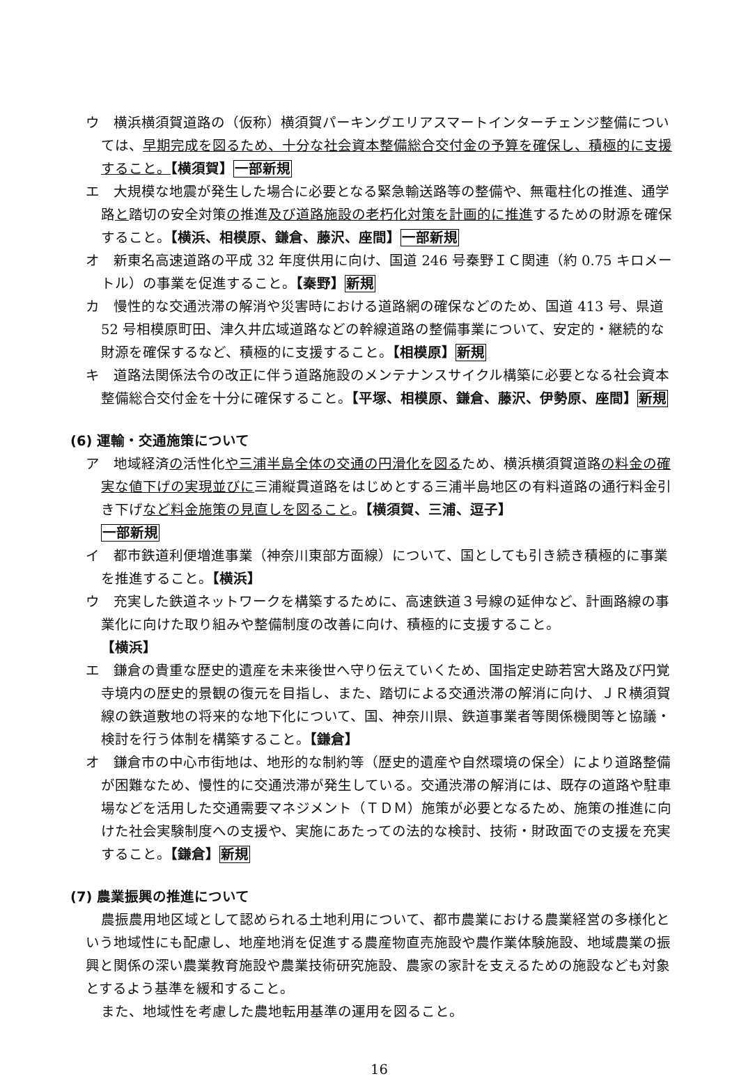ウ　横浜横須賀道路の（仮称）横須賀パーキングエリアスマートインターチェンジ整備については、早期完成を図るため、十分な社会資本整備総合交付金の予算を確保し、積極的に支援すること。【横須賀】一部新規
エ　大規模な地震が発生した場合に必要となる緊急輸送路等の整備や、無電柱化の推進、通学路と踏切の安全対策の推進及び道路施設の老朽化対策を計画的に推進するための財源を確保すること。【横浜、相模原、鎌倉、藤沢、座間】一部新規
オ　新東名高速道路の平成 32 年度供用に向け、国道 246 号秦野ＩＣ関連（約 0.75 キロメートル）の事業を促進すること。【秦野】新規
カ　慢性的な交通渋滞の解消や災害時における道路網の確保などのため、国道 413 号、県道 52 号相模原町田、津久井広域道路などの幹線道路の整備事業について、安定的・継続的な財源を確保するなど、積極的に支援すること。【相模原】新規
キ　道路法関係法令の改正に伴う道路施設のメンテナンスサイクル構築に必要となる社会資本整備総合交付金を十分に確保すること。【平塚、相模原、鎌倉、藤沢、伊勢原、座間】新規
(6) 運輸・交通施策について
ア　地域経済の活性化や三浦半島全体の交通の円滑化を図るため、横浜横須賀道路の料金の確実な値下げの実現並びに三浦縦貫道路をはじめとする三浦半島地区の有料道路の通行料金引き下げなど料金施策の見直しを図ること。【横須賀、三浦、逗子】
一部新規
イ　都市鉄道利便増進事業（神奈川東部方面線）について、国としても引き続き積極的に事業を推進すること。【横浜】
ウ　充実した鉄道ネットワークを構築するために、高速鉄道３号線の延伸など、計画路線の事業化に向けた取り組みや整備制度の改善に向け、積極的に支援すること。
【横浜】
エ　鎌倉の貴重な歴史的遺産を未来後世へ守り伝えていくため、国指定史跡若宮大路及び円覚寺境内の歴史的景観の復元を目指し、また、踏切による交通渋滞の解消に向け、ＪＲ横須賀線の鉄道敷地の将来的な地下化について、国、神奈川県、鉄道事業者等関係機関等と協議・検討を行う体制を構築すること。【鎌倉】
オ　鎌倉市の中心市街地は、地形的な制約等（歴史的遺産や自然環境の保全）により道路整備が困難なため、慢性的に交通渋滞が発生している。交通渋滞の解消には、既存の道路や駐車場などを活用した交通需要マネジメント（ＴＤＭ）施策が必要となるため、施策の推進に向けた社会実験制度への支援や、実施にあたっての法的な検討、技術・財政面での支援を充実すること。【鎌倉】新規
(7) 農業振興の推進について
農振農用地区域として認められる土地利用について、都市農業における農業経営の多様化という地域性にも配慮し、地産地消を促進する農産物直売施設や農作業体験施設、地域農業の振興と関係の深い農業教育施設や農業技術研究施設、農家の家計を支えるための施設なども対象とするよう基準を緩和すること。
また、地域性を考慮した農地転用基準の運用を図ること。
16